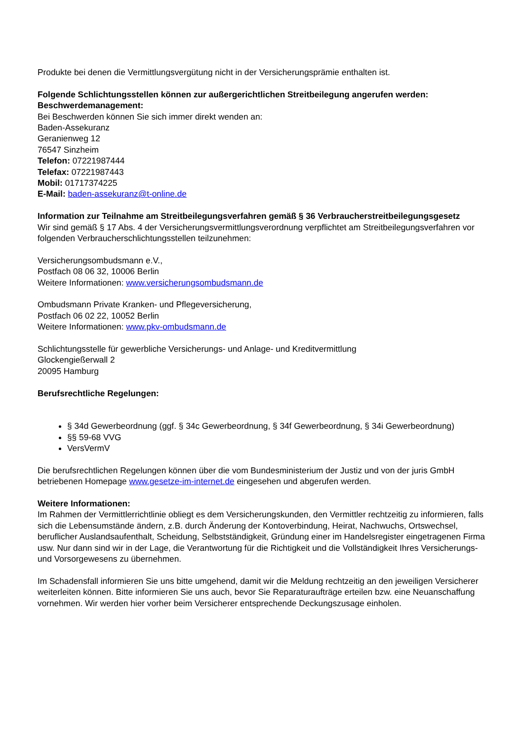Produkte bei denen die Vermittlungsvergütung nicht in der Versicherungsprämie enthalten ist.
Folgende Schlichtungsstellen können zur außergerichtlichen Streitbeilegung angerufen werden:
Beschwerdemanagement:
Bei Beschwerden können Sie sich immer direkt wenden an:
Baden-Assekuranz
Geranienweg 12
76547 Sinzheim
Telefon: 07221987444
Telefax: 07221987443
Mobil: 01717374225
E-Mail: baden-assekuranz@t-online.de
Information zur Teilnahme am Streitbeilegungsverfahren gemäß § 36 Verbraucherstreitbeilegungsgesetz
Wir sind gemäß § 17 Abs. 4 der Versicherungsvermittlungsverordnung verpflichtet am Streitbeilegungsverfahren vor folgenden Verbraucherschlichtungsstellen teilzunehmen:
Versicherungsombudsmann e.V.,
Postfach 08 06 32, 10006 Berlin
Weitere Informationen: www.versicherungsombudsmann.de
Ombudsmann Private Kranken- und Pflegeversicherung,
Postfach 06 02 22, 10052 Berlin
Weitere Informationen: www.pkv-ombudsmann.de
Schlichtungsstelle für gewerbliche Versicherungs- und Anlage- und Kreditvermittlung
Glockengießerwall 2
20095 Hamburg
Berufsrechtliche Regelungen:
§ 34d Gewerbeordnung (ggf. § 34c Gewerbeordnung, § 34f Gewerbeordnung, § 34i Gewerbeordnung)
§§ 59-68 VVG
VersVermV
Die berufsrechtlichen Regelungen können über die vom Bundesministerium der Justiz und von der juris GmbH betriebenen Homepage www.gesetze-im-internet.de eingesehen und abgerufen werden.
Weitere Informationen:
Im Rahmen der Vermittlerrichtlinie obliegt es dem Versicherungskunden, den Vermittler rechtzeitig zu informieren, falls sich die Lebensumstände ändern, z.B. durch Änderung der Kontoverbindung, Heirat, Nachwuchs, Ortswechsel, beruflicher Auslandsaufenthalt, Scheidung, Selbstständigkeit, Gründung einer im Handelsregister eingetragenen Firma usw. Nur dann sind wir in der Lage, die Verantwortung für die Richtigkeit und die Vollständigkeit Ihres Versicherungs- und Vorsorgewesens zu übernehmen.
Im Schadensfall informieren Sie uns bitte umgehend, damit wir die Meldung rechtzeitig an den jeweiligen Versicherer weiterleiten können. Bitte informieren Sie uns auch, bevor Sie Reparaturaufträge erteilen bzw. eine Neuanschaffung vornehmen. Wir werden hier vorher beim Versicherer entsprechende Deckungszusage einholen.